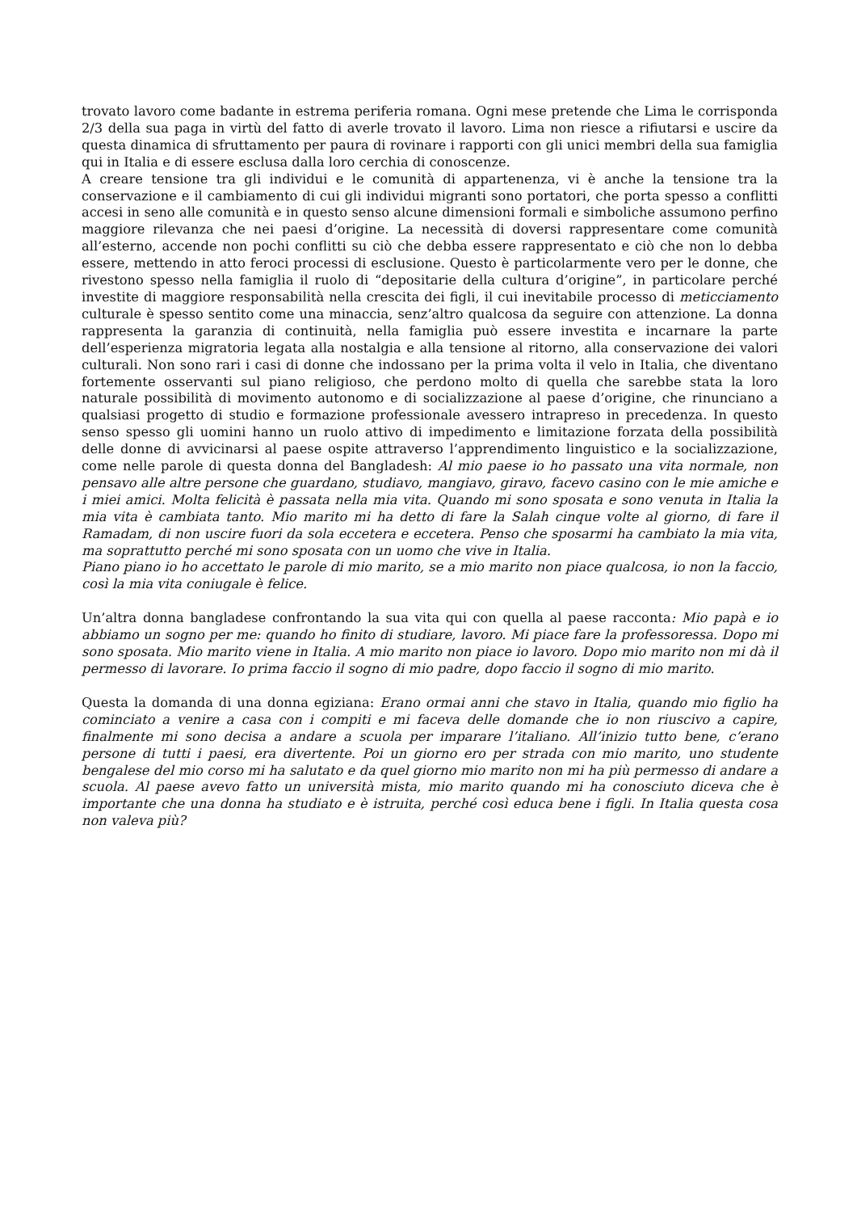trovato lavoro come badante in estrema periferia romana. Ogni mese pretende che Lima le corrisponda 2/3 della sua paga in virtù del fatto di averle trovato il lavoro. Lima non riesce a rifiutarsi e uscire da questa dinamica di sfruttamento per paura di rovinare i rapporti con gli unici membri della sua famiglia qui in Italia e di essere esclusa dalla loro cerchia di conoscenze.
A creare tensione tra gli individui e le comunità di appartenenza, vi è anche la tensione tra la conservazione e il cambiamento di cui gli individui migranti sono portatori, che porta spesso a conflitti accesi in seno alle comunità e in questo senso alcune dimensioni formali e simboliche assumono perfino maggiore rilevanza che nei paesi d’origine. La necessità di doversi rappresentare come comunità all’esterno, accende non pochi conflitti su ciò che debba essere rappresentato e ciò che non lo debba essere, mettendo in atto feroci processi di esclusione. Questo è particolarmente vero per le donne, che rivestono spesso nella famiglia il ruolo di “depositarie della cultura d’origine”, in particolare perché investite di maggiore responsabilità nella crescita dei figli, il cui inevitabile processo di meticciamento culturale è spesso sentito come una minaccia, senz’altro qualcosa da seguire con attenzione. La donna rappresenta la garanzia di continuità, nella famiglia può essere investita e incarnare la parte dell’esperienza migratoria legata alla nostalgia e alla tensione al ritorno, alla conservazione dei valori culturali. Non sono rari i casi di donne che indossano per la prima volta il velo in Italia, che diventano fortemente osservanti sul piano religioso, che perdono molto di quella che sarebbe stata la loro naturale possibilità di movimento autonomo e di socializzazione al paese d’origine, che rinunciano a qualsiasi progetto di studio e formazione professionale avessero intrapreso in precedenza. In questo senso spesso gli uomini hanno un ruolo attivo di impedimento e limitazione forzata della possibilità delle donne di avvicinarsi al paese ospite attraverso l’apprendimento linguistico e la socializzazione, come nelle parole di questa donna del Bangladesh: Al mio paese io ho passato una vita normale, non pensavo alle altre persone che guardano, studiavo, mangiavo, giravo, facevo casino con le mie amiche e i miei amici. Molta felicità è passata nella mia vita. Quando mi sono sposata e sono venuta in Italia la mia vita è cambiata tanto. Mio marito mi ha detto di fare la Salah cinque volte al giorno, di fare il Ramadam, di non uscire fuori da sola eccetera e eccetera. Penso che sposarmi ha cambiato la mia vita, ma soprattutto perché mi sono sposata con un uomo che vive in Italia.
Piano piano io ho accettato le parole di mio marito, se a mio marito non piace qualcosa, io non la faccio, così la mia vita coniugale è felice.
Un’altra donna bangladese confrontando la sua vita qui con quella al paese racconta: Mio papà e io abbiamo un sogno per me: quando ho finito di studiare, lavoro. Mi piace fare la professoressa. Dopo mi sono sposata. Mio marito viene in Italia. A mio marito non piace io lavoro. Dopo mio marito non mi dà il permesso di lavorare. Io prima faccio il sogno di mio padre, dopo faccio il sogno di mio marito.
Questa la domanda di una donna egiziana: Erano ormai anni che stavo in Italia, quando mio figlio ha cominciato a venire a casa con i compiti e mi faceva delle domande che io non riuscivo a capire, finalmente mi sono decisa a andare a scuola per imparare l’italiano. All’inizio tutto bene, c’erano persone di tutti i paesi, era divertente. Poi un giorno ero per strada con mio marito, uno studente bengalese del mio corso mi ha salutato e da quel giorno mio marito non mi ha più permesso di andare a scuola. Al paese avevo fatto un università mista, mio marito quando mi ha conosciuto diceva che è importante che una donna ha studiato e è istruita, perché così educa bene i figli. In Italia questa cosa non valeva più?